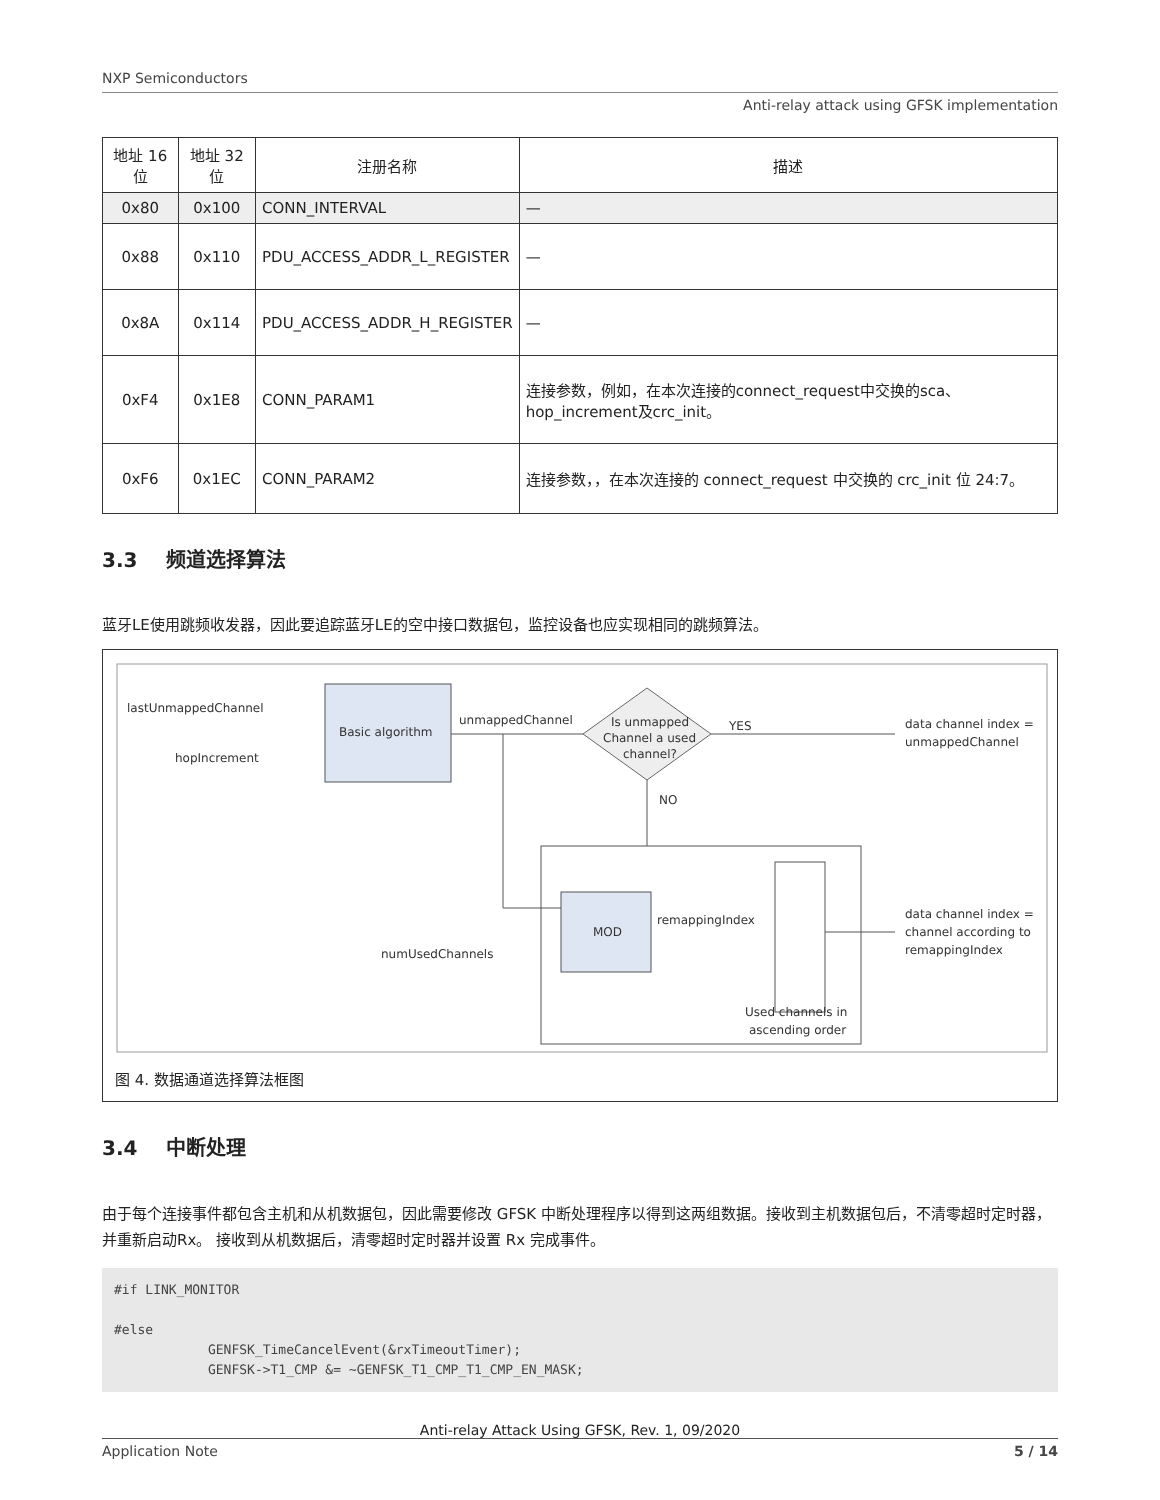NXP Semiconductors
Anti-relay attack using GFSK implementation
| 地址 16位 | 地址 32位 | 注册名称 | 描述 |
| --- | --- | --- | --- |
| 0x80 | 0x100 | CONN_INTERVAL | — |
| 0x88 | 0x110 | PDU_ACCESS_ADDR_L_REGISTER | — |
| 0x8A | 0x114 | PDU_ACCESS_ADDR_H_REGISTER | — |
| 0xF4 | 0x1E8 | CONN_PARAM1 | 连接参数，例如，在本次连接的connect_request中交换的sca、hop_increment及crc_init。 |
| 0xF6 | 0x1EC | CONN_PARAM2 | 连接参数，，在本次连接的 connect_request 中交换的 crc_init 位 24:7。 |
3.3 频道选择算法
蓝牙LE使用跳频收发器，因此要追踪蓝牙LE的空中接口数据包，监控设备也应实现相同的跳频算法。
Basic algorithm
lastUnmappedChannel
hopIncrement
unmappedChannel
Is unmapped
Channel a used
channel?
YES
NO
data channel index =
unmappedChannel
MOD
numUsedChannels
remappingIndex
Used channels in
ascending order
data channel index =
channel according to
remappingIndex
图 4. 数据通道选择算法框图
3.4 中断处理
由于每个连接事件都包含主机和从机数据包，因此需要修改 GFSK 中断处理程序以得到这两组数据。接收到主机数据包后，不清零超时定时器，并重新启动Rx。 接收到从机数据后，清零超时定时器并设置 Rx 完成事件。
#if LINK_MONITOR #else GENFSK_TimeCancelEvent(&rxTimeoutTimer); GENFSK->T1_CMP &= ~GENFSK_T1_CMP_T1_CMP_EN_MASK;
Anti-relay Attack Using GFSK, Rev. 1, 09/2020
Application Note 5 / 14